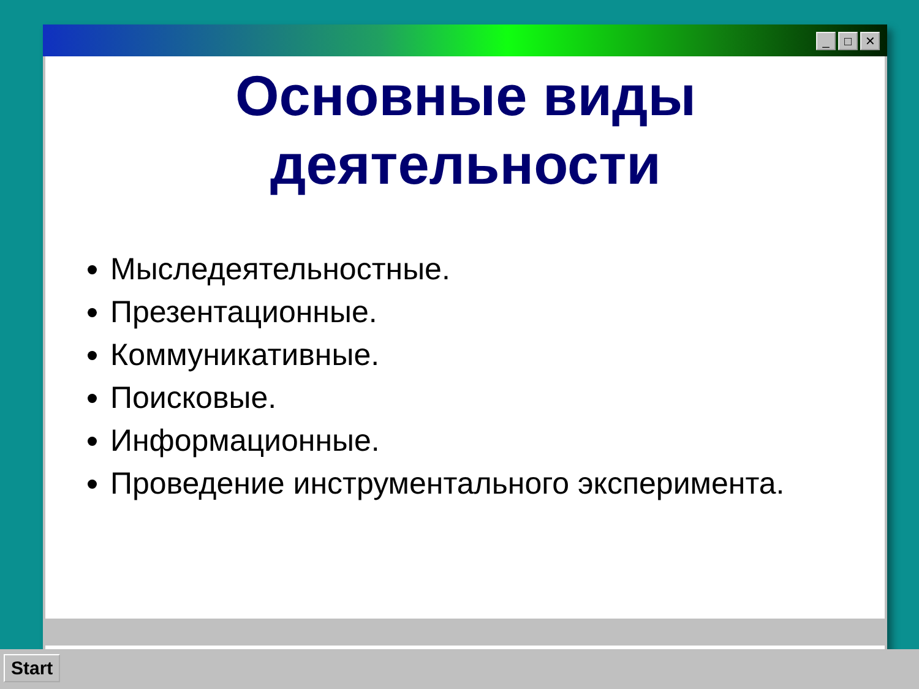_ □ ✕
Основные виды деятельности
Мыследеятельностные.
Презентационные.
Коммуникативные.
Поисковые.
Информационные.
Проведение инструментального эксперимента.
Start